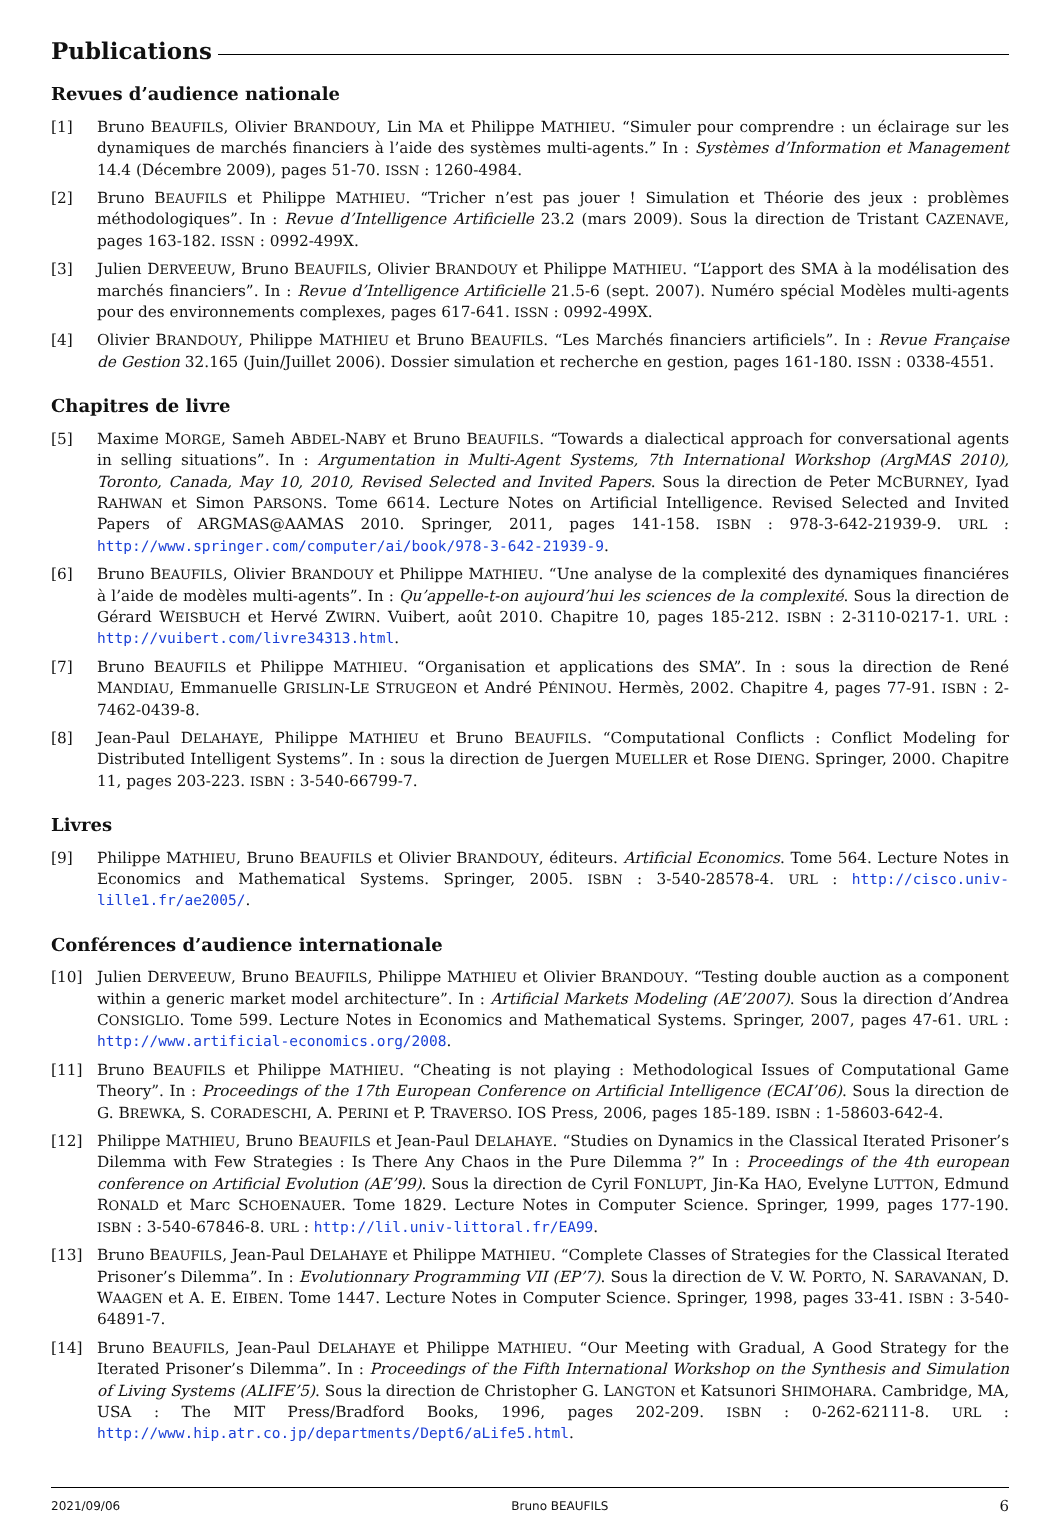Publications
Revues d’audience nationale
[1] Bruno BEAUFILS, Olivier BRANDOUY, Lin MA et Philippe MATHIEU. “Simuler pour comprendre : un éclairage sur les dynamiques de marchés financiers à l’aide des systèmes multi-agents.” In : Systèmes d’Information et Management 14.4 (Décembre 2009), pages 51-70. ISSN : 1260-4984.
[2] Bruno BEAUFILS et Philippe MATHIEU. “Tricher n’est pas jouer ! Simulation et Théorie des jeux : problèmes méthodologiques”. In : Revue d’Intelligence Artificielle 23.2 (mars 2009). Sous la direction de Tristant CAZENAVE, pages 163-182. ISSN : 0992-499X.
[3] Julien DERVEEUW, Bruno BEAUFILS, Olivier BRANDOUY et Philippe MATHIEU. “L’apport des SMA à la modélisation des marchés financiers”. In : Revue d’Intelligence Artificielle 21.5-6 (sept. 2007). Numéro spécial Modèles multi-agents pour des environnements complexes, pages 617-641. ISSN : 0992-499X.
[4] Olivier BRANDOUY, Philippe MATHIEU et Bruno BEAUFILS. “Les Marchés financiers artificiels”. In : Revue Française de Gestion 32.165 (Juin/Juillet 2006). Dossier simulation et recherche en gestion, pages 161-180. ISSN : 0338-4551.
Chapitres de livre
[5] Maxime MORGE, Sameh ABDEL-NABY et Bruno BEAUFILS. “Towards a dialectical approach for conversational agents in selling situations”. In : Argumentation in Multi-Agent Systems, 7th International Workshop (ArgMAS 2010), Toronto, Canada, May 10, 2010, Revised Selected and Invited Papers. Sous la direction de Peter MCBURNEY, Iyad RAHWAN et Simon PARSONS. Tome 6614. Lecture Notes on Artificial Intelligence. Revised Selected and Invited Papers of ARGMAS@AAMAS 2010. Springer, 2011, pages 141-158. ISBN : 978-3-642-21939-9. URL : http://www.springer.com/computer/ai/book/978-3-642-21939-9.
[6] Bruno BEAUFILS, Olivier BRANDOUY et Philippe MATHIEU. “Une analyse de la complexité des dynamiques financiéres à l’aide de modèles multi-agents”. In : Qu’appelle-t-on aujourd’hui les sciences de la complexité. Sous la direction de Gérard WEISBUCH et Hervé ZWIRN. Vuibert, août 2010. Chapitre 10, pages 185-212. ISBN : 2-3110-0217-1. URL : http://vuibert.com/livre34313.html.
[7] Bruno BEAUFILS et Philippe MATHIEU. “Organisation et applications des SMA”. In : sous la direction de René MANDIAU, Emmanuelle GRISLIN-LE STRUGEON et André PÉNINOU. Hermès, 2002. Chapitre 4, pages 77-91. ISBN : 2-7462-0439-8.
[8] Jean-Paul DELAHAYE, Philippe MATHIEU et Bruno BEAUFILS. “Computational Conflicts : Conflict Modeling for Distributed Intelligent Systems”. In : sous la direction de Juergen MUELLER et Rose DIENG. Springer, 2000. Chapitre 11, pages 203-223. ISBN : 3-540-66799-7.
Livres
[9] Philippe MATHIEU, Bruno BEAUFILS et Olivier BRANDOUY, éditeurs. Artificial Economics. Tome 564. Lecture Notes in Economics and Mathematical Systems. Springer, 2005. ISBN : 3-540-28578-4. URL : http://cisco.univ-lille1.fr/ae2005/.
Conférences d’audience internationale
[10] Julien DERVEEUW, Bruno BEAUFILS, Philippe MATHIEU et Olivier BRANDOUY. “Testing double auction as a component within a generic market model architecture”. In : Artificial Markets Modeling (AE’2007). Sous la direction d’Andrea CONSIGLIO. Tome 599. Lecture Notes in Economics and Mathematical Systems. Springer, 2007, pages 47-61. URL : http://www.artificial-economics.org/2008.
[11] Bruno BEAUFILS et Philippe MATHIEU. “Cheating is not playing : Methodological Issues of Computational Game Theory”. In : Proceedings of the 17th European Conference on Artificial Intelligence (ECAI’06). Sous la direction de G. BREWKA, S. CORADESCHI, A. PERINI et P. TRAVERSO. IOS Press, 2006, pages 185-189. ISBN : 1-58603-642-4.
[12] Philippe MATHIEU, Bruno BEAUFILS et Jean-Paul DELAHAYE. “Studies on Dynamics in the Classical Iterated Prisoner’s Dilemma with Few Strategies : Is There Any Chaos in the Pure Dilemma ?” In : Proceedings of the 4th european conference on Artificial Evolution (AE’99). Sous la direction de Cyril FONLUPT, Jin-Ka HAO, Evelyne LUTTON, Edmund RONALD et Marc SCHOENAUER. Tome 1829. Lecture Notes in Computer Science. Springer, 1999, pages 177-190. ISBN : 3-540-67846-8. URL : http://lil.univ-littoral.fr/EA99.
[13] Bruno BEAUFILS, Jean-Paul DELAHAYE et Philippe MATHIEU. “Complete Classes of Strategies for the Classical Iterated Prisoner’s Dilemma”. In : Evolutionnary Programming VII (EP’7). Sous la direction de V. W. PORTO, N. SARAVANAN, D. WAAGEN et A. E. EIBEN. Tome 1447. Lecture Notes in Computer Science. Springer, 1998, pages 33-41. ISBN : 3-540-64891-7.
[14] Bruno BEAUFILS, Jean-Paul DELAHAYE et Philippe MATHIEU. “Our Meeting with Gradual, A Good Strategy for the Iterated Prisoner’s Dilemma”. In : Proceedings of the Fifth International Workshop on the Synthesis and Simulation of Living Systems (ALIFE’5). Sous la direction de Christopher G. LANGTON et Katsunori SHIMOHARA. Cambridge, MA, USA : The MIT Press/Bradford Books, 1996, pages 202-209. ISBN : 0-262-62111-8. URL : http://www.hip.atr.co.jp/departments/Dept6/aLife5.html.
2021/09/06 Bruno BEAUFILS 6